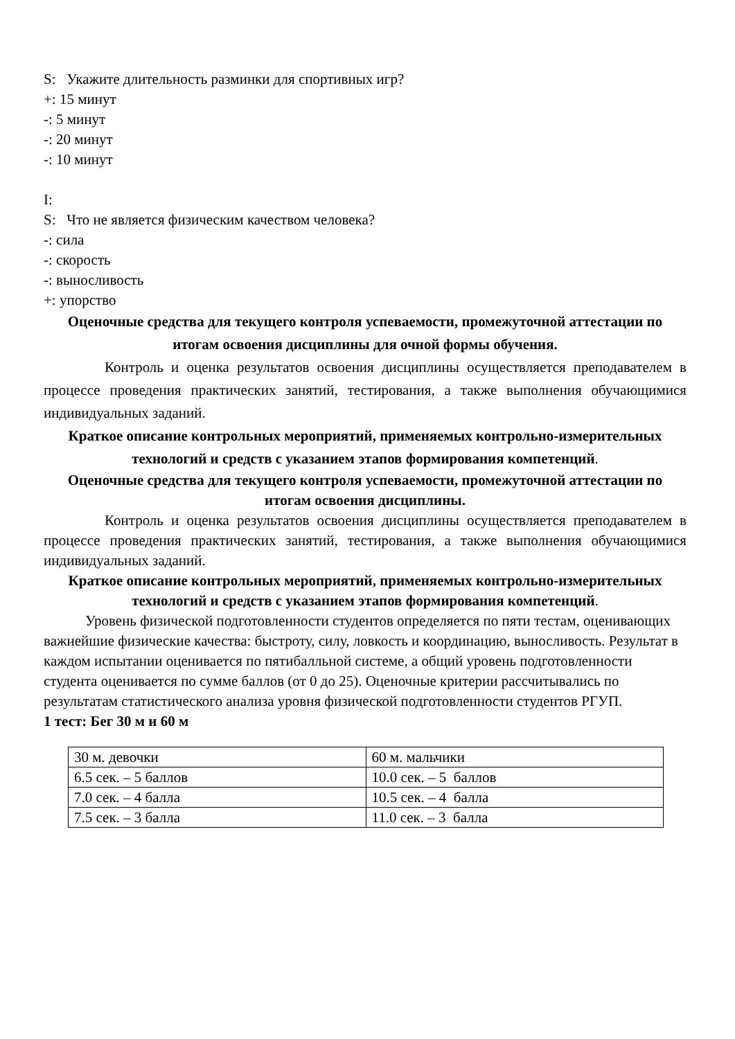S: Укажите длительность разминки для спортивных игр?
+: 15 минут
-: 5 минут
-: 20 минут
-: 10 минут
I:
S: Что не является физическим качеством человека?
-: сила
-: скорость
-: выносливость
+: упорство
Оценочные средства для текущего контроля успеваемости, промежуточной аттестации по итогам освоения дисциплины для очной формы обучения.
Контроль и оценка результатов освоения дисциплины осуществляется преподавателем в процессе проведения практических занятий, тестирования, а также выполнения обучающимися индивидуальных заданий.
Краткое описание контрольных мероприятий, применяемых контрольно-измерительных технологий и средств с указанием этапов формирования компетенций.
Оценочные средства для текущего контроля успеваемости, промежуточной аттестации по итогам освоения дисциплины.
Контроль и оценка результатов освоения дисциплины осуществляется преподавателем в процессе проведения практических занятий, тестирования, а также выполнения обучающимися индивидуальных заданий.
Краткое описание контрольных мероприятий, применяемых контрольно-измерительных технологий и средств с указанием этапов формирования компетенций.
Уровень физической подготовленности студентов определяется по пяти тестам, оценивающих важнейшие физические качества: быстроту, силу, ловкость и координацию, выносливость. Результат в каждом испытании оценивается по пятибалльной системе, а общий уровень подготовленности студента оценивается по сумме баллов (от 0 до 25). Оценочные критерии рассчитывались по результатам статистического анализа уровня физической подготовленности студентов РГУП.
1 тест: Бег 30 м и 60 м
| 30 м. девочки | 60 м. мальчики |
| 6.5 сек. – 5 баллов | 10.0 сек. – 5 баллов |
| 7.0 сек. – 4 балла | 10.5 сек. – 4 балла |
| 7.5 сек. – 3 балла | 11.0 сек. – 3 балла |